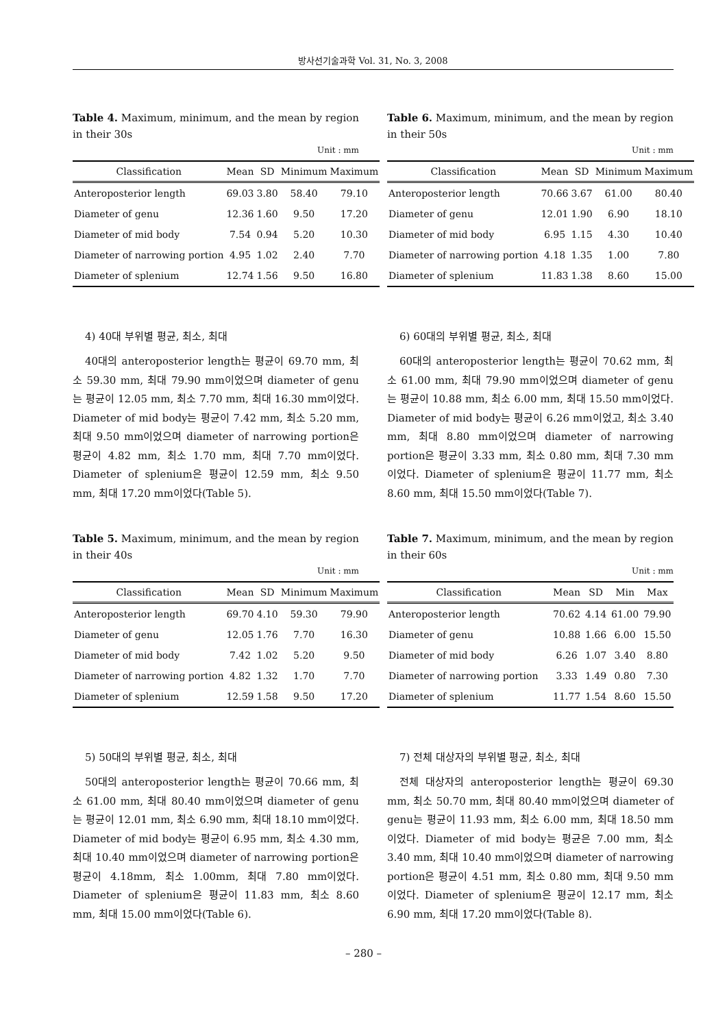방사선기술과학 Vol. 31, No. 3, 2008
Table 4. Maximum, minimum, and the mean by region in their 30s
Unit : mm
| Classification | Mean | SD | Minimum | Maximum |
| --- | --- | --- | --- | --- |
| Anteroposterior length | 69.03 | 3.80 | 58.40 | 79.10 |
| Diameter of genu | 12.36 | 1.60 | 9.50 | 17.20 |
| Diameter of mid body | 7.54 | 0.94 | 5.20 | 10.30 |
| Diameter of narrowing portion | 4.95 | 1.02 | 2.40 | 7.70 |
| Diameter of splenium | 12.74 | 1.56 | 9.50 | 16.80 |
4) 40대 부위별 평균, 최소, 최대
40대의 anteroposterior length는 평균이 69.70 mm, 최소 59.30 mm, 최대 79.90 mm이었으며 diameter of genu는 평균이 12.05 mm, 최소 7.70 mm, 최대 16.30 mm이었다. Diameter of mid body는 평균이 7.42 mm, 최소 5.20 mm, 최대 9.50 mm이었으며 diameter of narrowing portion은 평균이 4.82 mm, 최소 1.70 mm, 최대 7.70 mm이었다. Diameter of splenium은 평균이 12.59 mm, 최소 9.50 mm, 최대 17.20 mm이었다(Table 5).
Table 5. Maximum, minimum, and the mean by region in their 40s
Unit : mm
| Classification | Mean | SD | Minimum | Maximum |
| --- | --- | --- | --- | --- |
| Anteroposterior length | 69.70 | 4.10 | 59.30 | 79.90 |
| Diameter of genu | 12.05 | 1.76 | 7.70 | 16.30 |
| Diameter of mid body | 7.42 | 1.02 | 5.20 | 9.50 |
| Diameter of narrowing portion | 4.82 | 1.32 | 1.70 | 7.70 |
| Diameter of splenium | 12.59 | 1.58 | 9.50 | 17.20 |
5) 50대의 부위별 평균, 최소, 최대
50대의 anteroposterior length는 평균이 70.66 mm, 최소 61.00 mm, 최대 80.40 mm이었으며 diameter of genu는 평균이 12.01 mm, 최소 6.90 mm, 최대 18.10 mm이었다. Diameter of mid body는 평균이 6.95 mm, 최소 4.30 mm, 최대 10.40 mm이었으며 diameter of narrowing portion은 평균이 4.18mm, 최소 1.00mm, 최대 7.80 mm이었다. Diameter of splenium은 평균이 11.83 mm, 최소 8.60 mm, 최대 15.00 mm이었다(Table 6).
Table 6. Maximum, minimum, and the mean by region in their 50s
Unit : mm
| Classification | Mean | SD | Minimum | Maximum |
| --- | --- | --- | --- | --- |
| Anteroposterior length | 70.66 | 3.67 | 61.00 | 80.40 |
| Diameter of genu | 12.01 | 1.90 | 6.90 | 18.10 |
| Diameter of mid body | 6.95 | 1.15 | 4.30 | 10.40 |
| Diameter of narrowing portion | 4.18 | 1.35 | 1.00 | 7.80 |
| Diameter of splenium | 11.83 | 1.38 | 8.60 | 15.00 |
6) 60대의 부위별 평균, 최소, 최대
60대의 anteroposterior length는 평균이 70.62 mm, 최소 61.00 mm, 최대 79.90 mm이었으며 diameter of genu는 평균이 10.88 mm, 최소 6.00 mm, 최대 15.50 mm이었다. Diameter of mid body는 평균이 6.26 mm이었고, 최소 3.40 mm, 최대 8.80 mm이었으며 diameter of narrowing portion은 평균이 3.33 mm, 최소 0.80 mm, 최대 7.30 mm이었다. Diameter of splenium은 평균이 11.77 mm, 최소 8.60 mm, 최대 15.50 mm이었다(Table 7).
Table 7. Maximum, minimum, and the mean by region in their 60s
Unit : mm
| Classification | Mean | SD | Min | Max |
| --- | --- | --- | --- | --- |
| Anteroposterior length | 70.62 | 4.14 | 61.00 | 79.90 |
| Diameter of genu | 10.88 | 1.66 | 6.00 | 15.50 |
| Diameter of mid body | 6.26 | 1.07 | 3.40 | 8.80 |
| Diameter of narrowing portion | 3.33 | 1.49 | 0.80 | 7.30 |
| Diameter of splenium | 11.77 | 1.54 | 8.60 | 15.50 |
7) 전체 대상자의 부위별 평균, 최소, 최대
전체 대상자의 anteroposterior length는 평균이 69.30 mm, 최소 50.70 mm, 최대 80.40 mm이었으며 diameter of genu는 평균이 11.93 mm, 최소 6.00 mm, 최대 18.50 mm이었다. Diameter of mid body는 평균은 7.00 mm, 최소 3.40 mm, 최대 10.40 mm이었으며 diameter of narrowing portion은 평균이 4.51 mm, 최소 0.80 mm, 최대 9.50 mm이었다. Diameter of splenium은 평균이 12.17 mm, 최소 6.90 mm, 최대 17.20 mm이었다(Table 8).
– 280 –